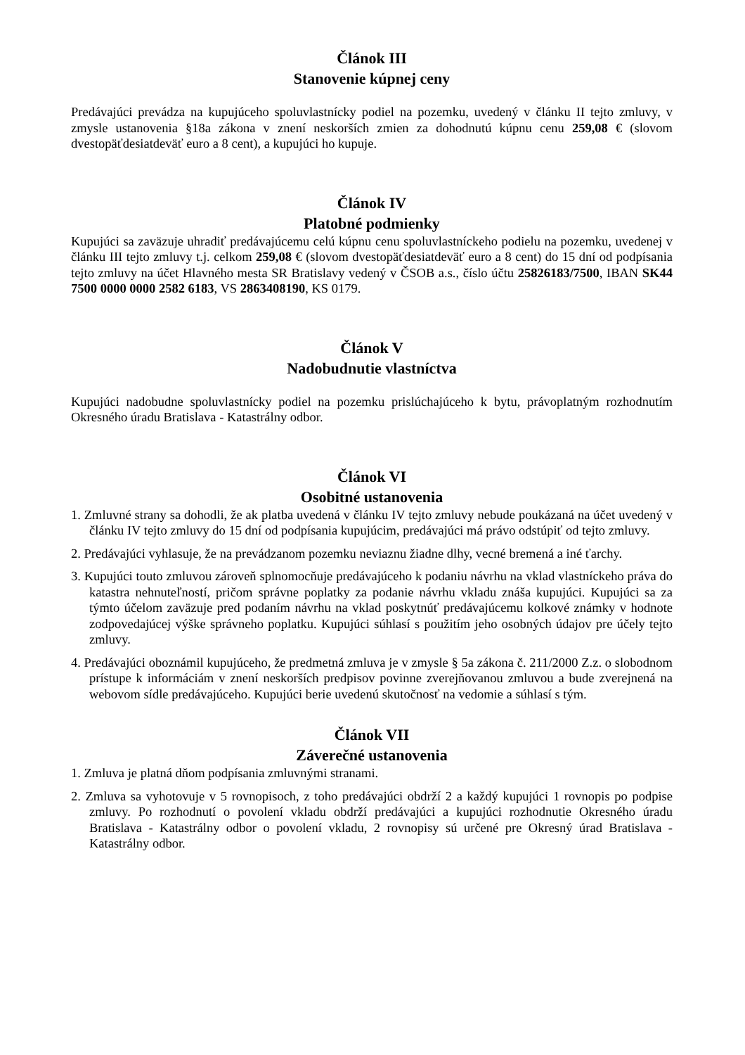Článok III
Stanovenie kúpnej ceny
Predávajúci prevádza na kupujúceho spoluvlastnícky podiel na pozemku, uvedený v článku II tejto zmluvy, v zmysle ustanovenia §18a zákona v znení neskorších zmien za dohodnutú kúpnu cenu 259,08 € (slovom dvestopäťdesiatdeväť euro a 8 cent), a kupujúci ho kupuje.
Článok IV
Platobné podmienky
Kupujúci sa zaväzuje uhradiť predávajúcemu celú kúpnu cenu spoluvlastníckeho podielu na pozemku, uvedenej v článku III tejto zmluvy t.j. celkom 259,08 € (slovom dvestopäťdesiatdeväť euro a 8 cent) do 15 dní od podpísania tejto zmluvy na účet Hlavného mesta SR Bratislavy vedený v ČSOB a.s., číslo účtu 25826183/7500, IBAN SK44 7500 0000 0000 2582 6183, VS 2863408190, KS 0179.
Článok V
Nadobudnutie vlastníctva
Kupujúci nadobudne spoluvlastnícky podiel na pozemku prislúchajúceho k bytu, právoplatným rozhodnutím Okresného úradu Bratislava - Katastrálny odbor.
Článok VI
Osobitné ustanovenia
1. Zmluvné strany sa dohodli, že ak platba uvedená v článku IV tejto zmluvy nebude poukázaná na účet uvedený v článku IV tejto zmluvy do 15 dní od podpísania kupujúcim, predávajúci má právo odstúpiť od tejto zmluvy.
2. Predávajúci vyhlasuje, že na prevádzanom pozemku neviaznu žiadne dlhy, vecné bremená a iné ťarchy.
3. Kupujúci touto zmluvou zároveň splnomocňuje predávajúceho k podaniu návrhu na vklad vlastníckeho práva do katastra nehnuteľností, pričom správne poplatky za podanie návrhu vkladu znáša kupujúci. Kupujúci sa za týmto účelom zaväzuje pred podaním návrhu na vklad poskytnúť predávajúcemu kolkové známky v hodnote zodpovedajúcej výške správneho poplatku. Kupujúci súhlasí s použitím jeho osobných údajov pre účely tejto zmluvy.
4. Predávajúci oboznámil kupujúceho, že predmetná zmluva je v zmysle § 5a zákona č. 211/2000 Z.z. o slobodnom prístupe k informáciám v znení neskorších predpisov povinne zverejňovanou zmluvou a bude zverejnená na webovom sídle predávajúceho. Kupujúci berie uvedenú skutočnosť na vedomie a súhlasí s tým.
Článok VII
Záverečné ustanovenia
1. Zmluva je platná dňom podpísania zmluvnými stranami.
2. Zmluva sa vyhotovuje v 5 rovnopisoch, z toho predávajúci obdrží 2 a každý kupujúci 1 rovnopis po podpise zmluvy. Po rozhodnutí o povolení vkladu obdrží predávajúci a kupujúci rozhodnutie Okresného úradu Bratislava - Katastrálny odbor o povolení vkladu, 2 rovnopisy sú určené pre Okresný úrad Bratislava - Katastrálny odbor.